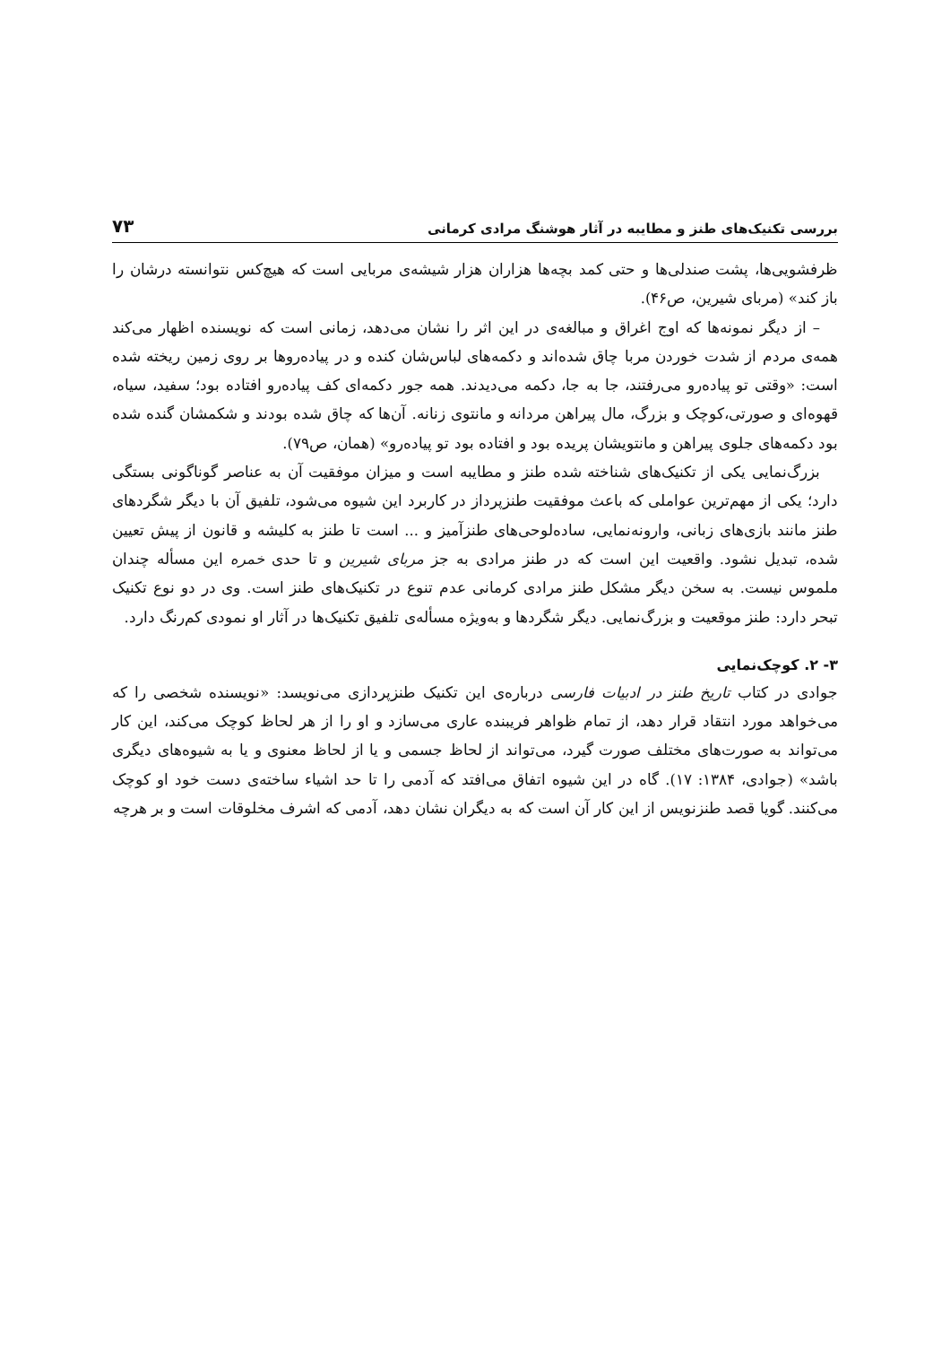بررسی تکنیک‌های طنز و مطایبه در آثار هوشنگ مرادی کرمانی ۷۳
ظرفشویی‌ها، پشت صندلی‌ها و حتی کمد بچه‌ها هزاران هزار شیشه‌ی مربایی است که هیچ‌کس نتوانسته درشان را باز کند» (مربای شیرین، ص۴۶).
– از دیگر نمونه‌ها که اوج اغراق و مبالغه‌ی در این اثر را نشان می‌دهد، زمانی است که نویسنده اظهار می‌کند همه‌ی مردم از شدت خوردن مربا چاق شده‌اند و دکمه‌های لباس‌شان کنده و در پیاده‌روها بر روی زمین ریخته شده است: «وقتی تو پیاده‌رو می‌رفتند، جا به جا، دکمه می‌دیدند. همه جور دکمه‌ای کف پیاده‌رو افتاده بود؛ سفید، سیاه، قهوه‌ای و صورتی،کوچک و بزرگ، مال پیراهن مردانه و مانتوی زنانه. آن‌ها که چاق شده بودند و شکمشان گنده شده بود دکمه‌های جلوی پیراهن و مانتویشان پریده بود و افتاده بود تو پیاده‌رو» (همان، ص۷۹).
بزرگ‌نمایی یکی از تکنیک‌های شناخته شده طنز و مطایبه است و میزان موفقیت آن به عناصر گوناگونی بستگی دارد؛ یکی از مهم‌ترین عواملی که باعث موفقیت طنزپرداز در کاربرد این شیوه می‌شود، تلفیق آن با دیگر شگردهای طنز مانند بازی‌های زبانی، وارونه‌نمایی، ساده‌لوحی‌های طنزآمیز و ... است تا طنز به کلیشه و قانون از پیش تعیین شده، تبدیل نشود. واقعیت این است که در طنز مرادی به جز مربای شیرین و تا حدی خمره این مسأله چندان ملموس نیست. به سخن دیگر مشکل طنز مرادی کرمانی عدم تنوع در تکنیک‌های طنز است. وی در دو نوع تکنیک تبحر دارد: طنز موقعیت و بزرگ‌نمایی. دیگر شگردها و به‌ویژه مسأله‌ی تلفیق تکنیک‌ها در آثار او نمودی کم‌رنگ دارد.
۳- ۲. کوچک‌نمایی
جوادی در کتاب تاریخ طنز در ادبیات فارسی درباره‌ی این تکنیک طنزپردازی می‌نویسد: «نویسنده شخصی را که می‌خواهد مورد انتقاد قرار دهد، از تمام ظواهر فریبنده عاری می‌سازد و او را از هر لحاظ کوچک می‌کند، این کار می‌تواند به صورت‌های مختلف صورت گیرد، می‌تواند از لحاظ جسمی و یا از لحاظ معنوی و یا به شیوه‌های دیگری باشد» (جوادی، ۱۳۸۴: ۱۷). گاه در این شیوه اتفاق می‌افتد که آدمی را تا حد اشیاء ساخته‌ی دست خود او کوچک می‌کنند. گویا قصد طنزنویس از این کار آن است که به دیگران نشان دهد، آدمی که اشرف مخلوقات است و بر هرچه